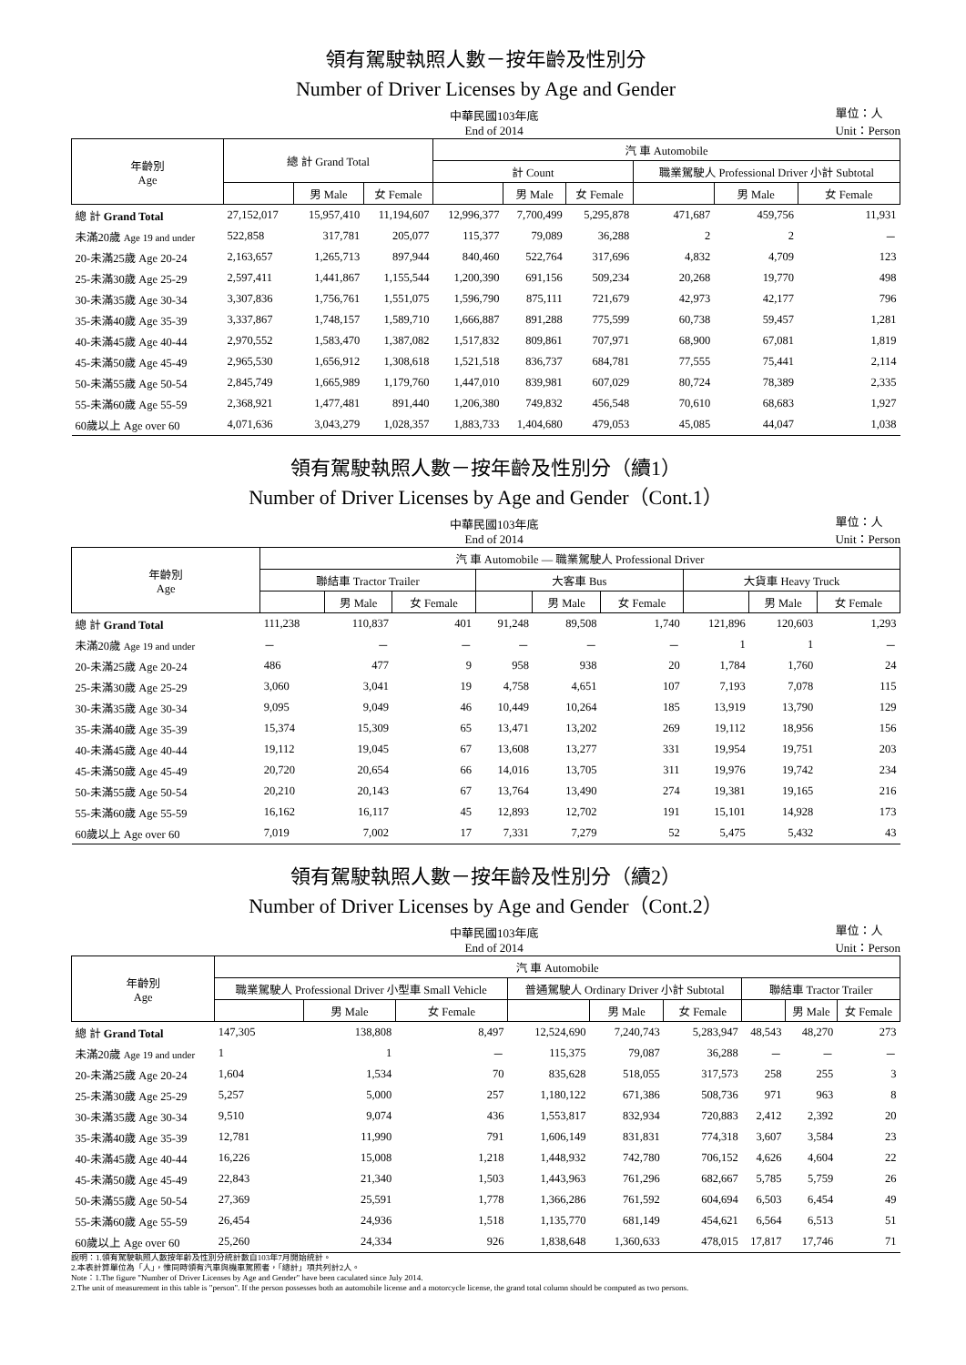領有駕駛執照人數－按年齡及性別分
Number of Driver Licenses by Age and Gender
中華民國103年底
End of 2014 單位：人
Unit：Person
| 年齡別 Age | 總 計 Grand Total | | | 汽 車 Automobile | | | | | |
| --- | --- | --- | --- | --- | --- | --- | --- | --- | --- |
| | | | | 計 Count | | | 職業駕駛人 Professional Driver 小計 Subtotal | | |
| | | 男 Male | 女 Female | | 男 Male | 女 Female | | 男 Male | 女 Female |
| 總 計 Grand Total | 27,152,017 | 15,957,410 | 11,194,607 | 12,996,377 | 7,700,499 | 5,295,878 | 471,687 | 459,756 | 11,931 |
| 未滿20歲 Age 19 and under | 522,858 | 317,781 | 205,077 | 115,377 | 79,089 | 36,288 | 2 | 2 | － |
| 20-未滿25歲 Age 20-24 | 2,163,657 | 1,265,713 | 897,944 | 840,460 | 522,764 | 317,696 | 4,832 | 4,709 | 123 |
| 25-未滿30歲 Age 25-29 | 2,597,411 | 1,441,867 | 1,155,544 | 1,200,390 | 691,156 | 509,234 | 20,268 | 19,770 | 498 |
| 30-未滿35歲 Age 30-34 | 3,307,836 | 1,756,761 | 1,551,075 | 1,596,790 | 875,111 | 721,679 | 42,973 | 42,177 | 796 |
| 35-未滿40歲 Age 35-39 | 3,337,867 | 1,748,157 | 1,589,710 | 1,666,887 | 891,288 | 775,599 | 60,738 | 59,457 | 1,281 |
| 40-未滿45歲 Age 40-44 | 2,970,552 | 1,583,470 | 1,387,082 | 1,517,832 | 809,861 | 707,971 | 68,900 | 67,081 | 1,819 |
| 45-未滿50歲 Age 45-49 | 2,965,530 | 1,656,912 | 1,308,618 | 1,521,518 | 836,737 | 684,781 | 77,555 | 75,441 | 2,114 |
| 50-未滿55歲 Age 50-54 | 2,845,749 | 1,665,989 | 1,179,760 | 1,447,010 | 839,981 | 607,029 | 80,724 | 78,389 | 2,335 |
| 55-未滿60歲 Age 55-59 | 2,368,921 | 1,477,481 | 891,440 | 1,206,380 | 749,832 | 456,548 | 70,610 | 68,683 | 1,927 |
| 60歲以上 Age over 60 | 4,071,636 | 3,043,279 | 1,028,357 | 1,883,733 | 1,404,680 | 479,053 | 45,085 | 44,047 | 1,038 |
領有駕駛執照人數－按年齡及性別分（續1）
Number of Driver Licenses by Age and Gender（Cont.1）
中華民國103年底
End of 2014 單位：人
Unit：Person
| 年齡別 Age | 汽 車 Automobile — 職業駕駛人 Professional Driver | | | | | | | | |
| --- | --- | --- | --- | --- | --- | --- | --- | --- | --- |
| | 聯結車 Tractor Trailer | | | 大客車 Bus | | | 大貨車 Heavy Truck | | |
| | | 男 Male | 女 Female | | 男 Male | 女 Female | | 男 Male | 女 Female |
| 總 計 Grand Total | 111,238 | 110,837 | 401 | 91,248 | 89,508 | 1,740 | 121,896 | 120,603 | 1,293 |
| 未滿20歲 Age 19 and under | － | － | － | － | － | － | 1 | 1 | － |
| 20-未滿25歲 Age 20-24 | 486 | 477 | 9 | 958 | 938 | 20 | 1,784 | 1,760 | 24 |
| 25-未滿30歲 Age 25-29 | 3,060 | 3,041 | 19 | 4,758 | 4,651 | 107 | 7,193 | 7,078 | 115 |
| 30-未滿35歲 Age 30-34 | 9,095 | 9,049 | 46 | 10,449 | 10,264 | 185 | 13,919 | 13,790 | 129 |
| 35-未滿40歲 Age 35-39 | 15,374 | 15,309 | 65 | 13,471 | 13,202 | 269 | 19,112 | 18,956 | 156 |
| 40-未滿45歲 Age 40-44 | 19,112 | 19,045 | 67 | 13,608 | 13,277 | 331 | 19,954 | 19,751 | 203 |
| 45-未滿50歲 Age 45-49 | 20,720 | 20,654 | 66 | 14,016 | 13,705 | 311 | 19,976 | 19,742 | 234 |
| 50-未滿55歲 Age 50-54 | 20,210 | 20,143 | 67 | 13,764 | 13,490 | 274 | 19,381 | 19,165 | 216 |
| 55-未滿60歲 Age 55-59 | 16,162 | 16,117 | 45 | 12,893 | 12,702 | 191 | 15,101 | 14,928 | 173 |
| 60歲以上 Age over 60 | 7,019 | 7,002 | 17 | 7,331 | 7,279 | 52 | 5,475 | 5,432 | 43 |
領有駕駛執照人數－按年齡及性別分（續2）
Number of Driver Licenses by Age and Gender（Cont.2）
中華民國103年底
End of 2014 單位：人
Unit：Person
| 年齡別 Age | 汽 車 Automobile | | | | | | | | |
| --- | --- | --- | --- | --- | --- | --- | --- | --- | --- |
| | 職業駕駛人 Professional Driver 小型車 Small Vehicle | | | 普通駕駛人 Ordinary Driver 小計 Subtotal | | | 聯結車 Tractor Trailer | | |
| | | 男 Male | 女 Female | | 男 Male | 女 Female | | 男 Male | 女 Female |
| 總 計 Grand Total | 147,305 | 138,808 | 8,497 | 12,524,690 | 7,240,743 | 5,283,947 | 48,543 | 48,270 | 273 |
| 未滿20歲 Age 19 and under | 1 | 1 | － | 115,375 | 79,087 | 36,288 | － | － | － |
| 20-未滿25歲 Age 20-24 | 1,604 | 1,534 | 70 | 835,628 | 518,055 | 317,573 | 258 | 255 | 3 |
| 25-未滿30歲 Age 25-29 | 5,257 | 5,000 | 257 | 1,180,122 | 671,386 | 508,736 | 971 | 963 | 8 |
| 30-未滿35歲 Age 30-34 | 9,510 | 9,074 | 436 | 1,553,817 | 832,934 | 720,883 | 2,412 | 2,392 | 20 |
| 35-未滿40歲 Age 35-39 | 12,781 | 11,990 | 791 | 1,606,149 | 831,831 | 774,318 | 3,607 | 3,584 | 23 |
| 40-未滿45歲 Age 40-44 | 16,226 | 15,008 | 1,218 | 1,448,932 | 742,780 | 706,152 | 4,626 | 4,604 | 22 |
| 45-未滿50歲 Age 45-49 | 22,843 | 21,340 | 1,503 | 1,443,963 | 761,296 | 682,667 | 5,785 | 5,759 | 26 |
| 50-未滿55歲 Age 50-54 | 27,369 | 25,591 | 1,778 | 1,366,286 | 761,592 | 604,694 | 6,503 | 6,454 | 49 |
| 55-未滿60歲 Age 55-59 | 26,454 | 24,936 | 1,518 | 1,135,770 | 681,149 | 454,621 | 6,564 | 6,513 | 51 |
| 60歲以上 Age over 60 | 25,260 | 24,334 | 926 | 1,838,648 | 1,360,633 | 478,015 | 17,817 | 17,746 | 71 |
說明：1.領有駕駛執照人數按年齡及性別分統計數自103年7月開始統計。
2.本表計算單位為「人」，惟同時領有汽車與機車駕照者，「總計」項共列計2人。
Note：1.The figure "Number of Driver Licenses by Age and Gender" have been caculated since July 2014.
2.The unit of measurement in this table is "person". If the person possesses both an automobile license and a motorcycle license, the grand total column should be computed as two persons.